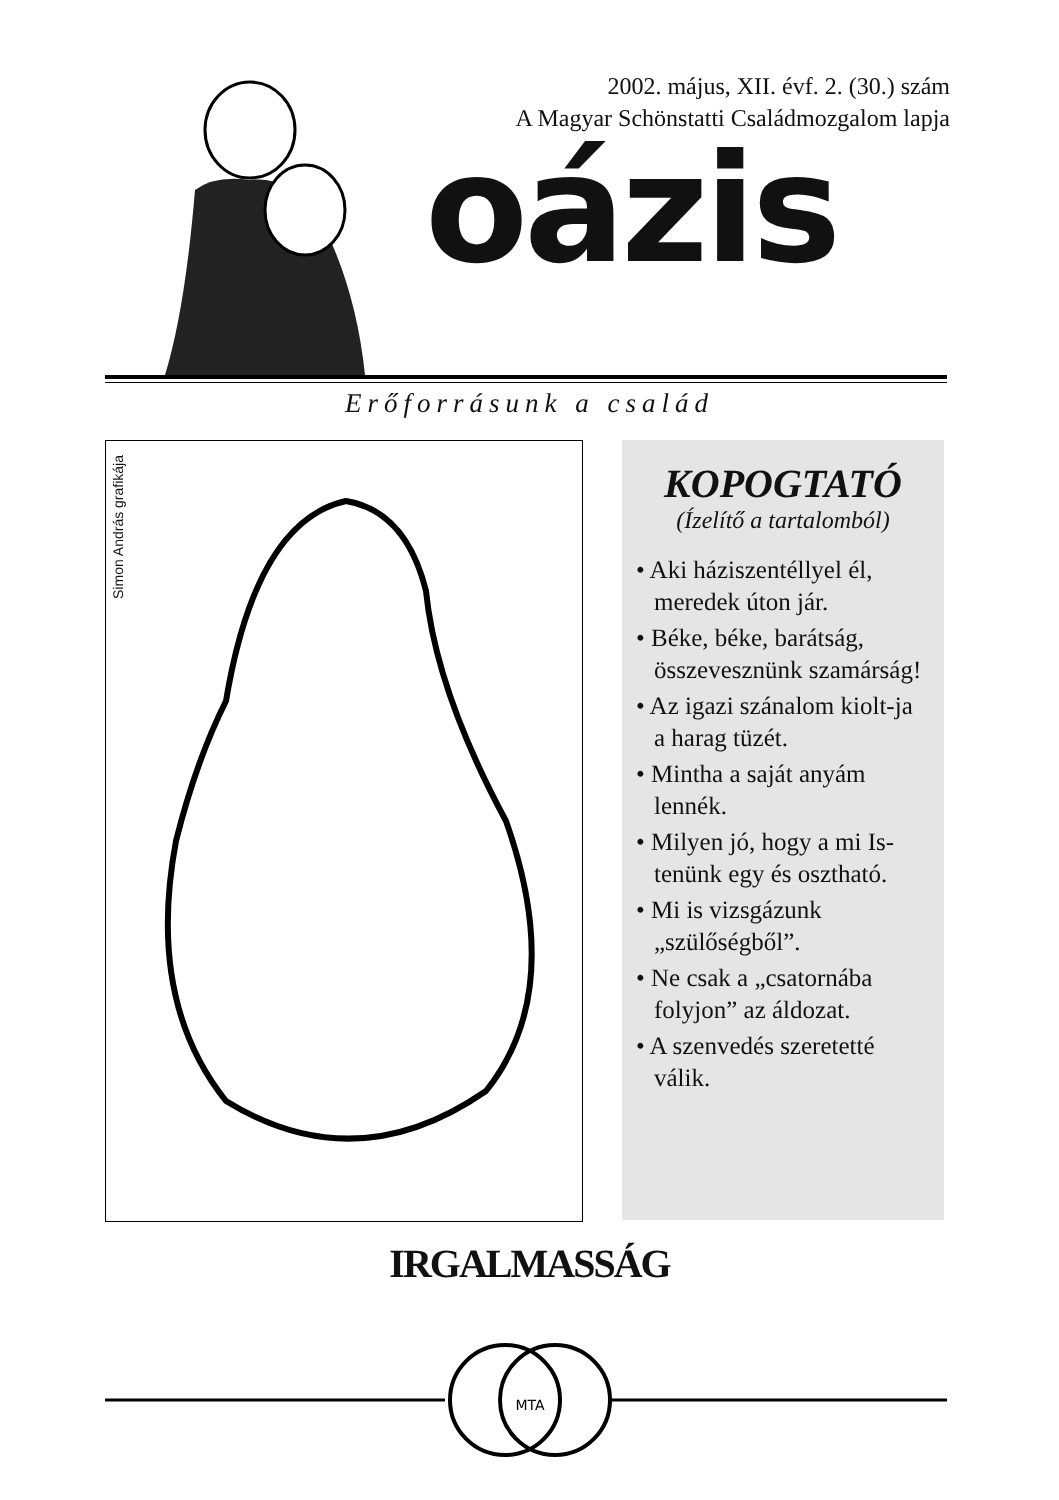2002. május, XII. évf. 2. (30.) szám
A Magyar Schönstatti Családmozgalom lapja
oázis
Erőforrásunk a család
Simon András grafikája
KOPOGTATÓ
(Ízelítő a tartalomból)
• Aki háziszentéllyel él, meredek úton jár.
• Béke, béke, barátság, összevesznünk szamárság!
• Az igazi szánalom kiolt-ja a harag tüzét.
• Mintha a saját anyám lennék.
• Milyen jó, hogy a mi Is-tenünk egy és osztható.
• Mi is vizsgázunk „szülőségből”.
• Ne csak a „csatornába folyjon” az áldozat.
• A szenvedés szeretetté válik.
IRGALMASSÁG
MTA